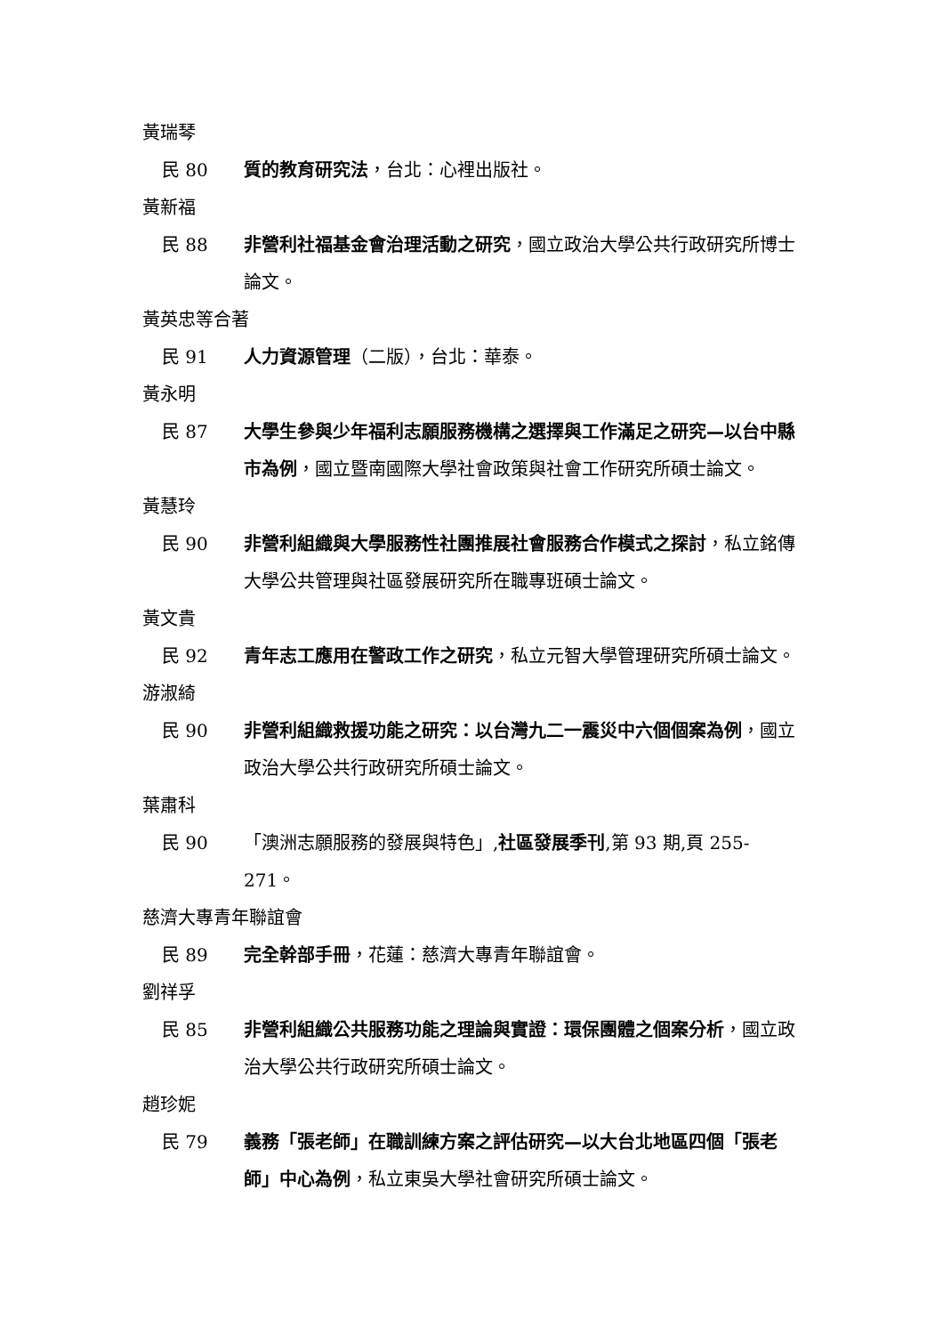黃瑞琴
民 80 質的教育研究法，台北：心裡出版社。
黃新福
民 88 非營利社福基金會治理活動之研究，國立政治大學公共行政研究所博士論文。
黃英忠等合著
民 91 人力資源管理（二版），台北：華泰。
黃永明
民 87 大學生參與少年福利志願服務機構之選擇與工作滿足之研究—以台中縣市為例，國立暨南國際大學社會政策與社會工作研究所碩士論文。
黃慧玲
民 90 非營利組織與大學服務性社團推展社會服務合作模式之探討，私立銘傳大學公共管理與社區發展研究所在職專班碩士論文。
黃文貴
民 92 青年志工應用在警政工作之研究，私立元智大學管理研究所碩士論文。
游淑綺
民 90 非營利組織救援功能之研究：以台灣九二一震災中六個個案為例，國立政治大學公共行政研究所碩士論文。
葉肅科
民 90 「澳洲志願服務的發展與特色」,社區發展季刊,第 93 期,頁 255-271。
慈濟大專青年聯誼會
民 89 完全幹部手冊，花蓮：慈濟大專青年聯誼會。
劉祥孚
民 85 非營利組織公共服務功能之理論與實證：環保團體之個案分析，國立政治大學公共行政研究所碩士論文。
趙珍妮
民 79 義務「張老師」在職訓練方案之評估研究—以大台北地區四個「張老師」中心為例，私立東吳大學社會研究所碩士論文。